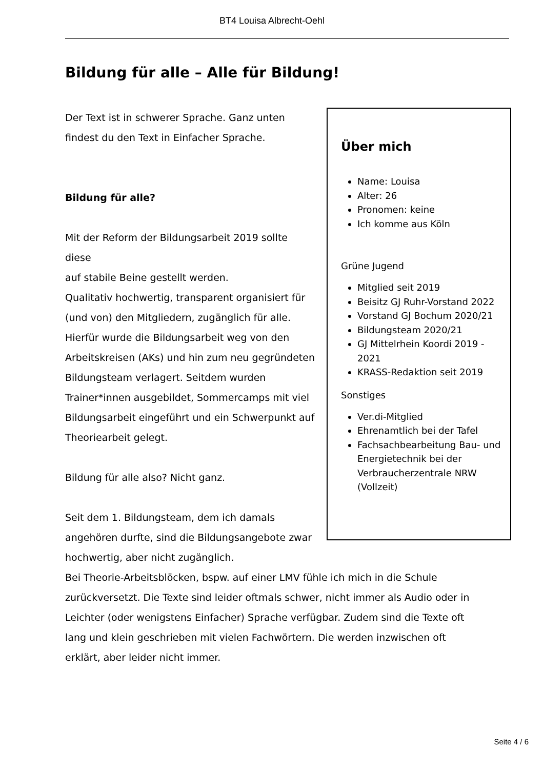BT4 Louisa Albrecht-Oehl
Bildung für alle – Alle für Bildung!
Über mich
Name: Louisa
Alter: 26
Pronomen: keine
Ich komme aus Köln
Grüne Jugend
Mitglied seit 2019
Beisitz GJ Ruhr-Vorstand 2022
Vorstand GJ Bochum 2020/21
Bildungsteam 2020/21
GJ Mittelrhein Koordi 2019 - 2021
KRASS-Redaktion seit 2019
Sonstiges
Ver.di-Mitglied
Ehrenamtlich bei der Tafel
Fachsachbearbeitung Bau- und Energietechnik bei der Verbraucherzentrale NRW (Vollzeit)
Der Text ist in schwerer Sprache. Ganz unten
findest du den Text in Einfacher Sprache.
Bildung für alle?
Mit der Reform der Bildungsarbeit 2019 sollte
diese
auf stabile Beine gestellt werden.
Qualitativ hochwertig, transparent organisiert für
(und von) den Mitgliedern, zugänglich für alle.
Hierfür wurde die Bildungsarbeit weg von den
Arbeitskreisen (AKs) und hin zum neu gegründeten
Bildungsteam verlagert. Seitdem wurden
Trainer*innen ausgebildet, Sommercamps mit viel
Bildungsarbeit eingeführt und ein Schwerpunkt auf
Theoriearbeit gelegt.
Bildung für alle also? Nicht ganz.
Seit dem 1. Bildungsteam, dem ich damals
angehören durfte, sind die Bildungsangebote zwar
hochwertig, aber nicht zugänglich.
Bei Theorie-Arbeitsblöcken, bspw. auf einer LMV fühle ich mich in die Schule
zurückversetzt. Die Texte sind leider oftmals schwer, nicht immer als Audio oder in
Leichter (oder wenigstens Einfacher) Sprache verfügbar. Zudem sind die Texte oft
lang und klein geschrieben mit vielen Fachwörtern. Die werden inzwischen oft
erklärt, aber leider nicht immer.
Seite 4 / 6